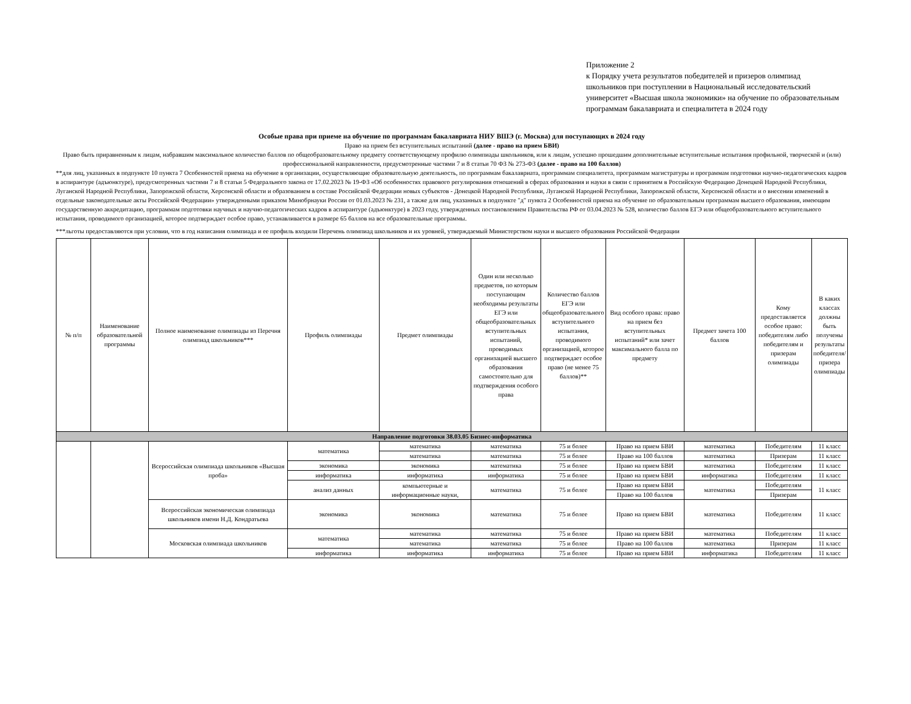Приложение 2
к Порядку учета результатов победителей и призеров олимпиад школьников при поступлении в Национальный исследовательский университет «Высшая школа экономики» на обучение по образовательным программам бакалавриата и специалитета в 2024 году
Особые права при приеме на обучение по программам бакалавриата НИУ ВШЭ (г. Москва) для поступающих в 2024 году
Право на прием без вступительных испытаний (далее - право на прием БВИ)
Право быть приравненным к лицам, набравшим максимальное количество баллов по общеобразовательному предмету соответствующему профилю олимпиады школьников, или к лицам, успешно прошедшим дополнительные вступительные испытания профильной, творческой и (или) профессиональной направленности, предусмотренные частями 7 и 8 статьи 70 ФЗ № 273-ФЗ (далее - право на 100 баллов)
**для лиц, указанных в подпункте 10 пункта 7 Особенностей приема на обучение в организации, осуществляющие образовательную деятельность, по программам бакалавриата, программам специалитета, программам магистратуры и программам подготовки научно-педагогических кадров в аспирантуре (адъюнктуре), предусмотренных частями 7 и 8 статьи 5 Федерального закона от 17.02.2023 № 19-ФЗ «Об особенностях правового регулирования отношений в сферах образования и науки в связи с принятием в Российскую Федерацию Донецкой Народной Республики, Луганской Народной Республики, Запорожской области, Херсонской области и образованием в составе Российской Федерации новых субъектов - Донецкой Народной Республики, Луганской Народной Республики, Запорожской области, Херсонской области и о внесении изменений в отдельные законодательные акты Российской Федерации» утвержденными приказом Минобрнауки России от 01.03.2023 № 231, а также для лиц, указанных в подпункте "д" пункта 2 Особенностей приема на обучение по образовательным программам высшего образования, имеющим государственную аккредитацию, программам подготовки научных и научно-педагогических кадров в аспирантуре (адъюнктуре) в 2023 году, утвержденных постановлением Правительства РФ от 03.04.2023 № 528, количество баллов ЕГЭ или общеобразовательного вступительного испытания, проводимого организацией, которое подтверждает особое право, устанавливается в размере 65 баллов на все образовательные программы.
***льготы предоставляются при условии, что в год написания олимпиада и ее профиль входили Перечень олимпиад школьников и их уровней, утверждаемый Министерством науки и высшего образования Российской Федерации
| № п/п | Наименование образовательной программы | Полное наименование олимпиады из Перечня олимпиад школьников*** | Профиль олимпиады | Предмет олимпиады | Один или несколько предметов, по которым поступающим необходимы результаты ЕГЭ или общеобразовательных вступительных испытаний, проводимых организацией высшего образования самостоятельно для подтверждения особого права | Количество баллов ЕГЭ или общеобразовательного вступительного испытания, проводимого организацией, которое подтверждает особое право (не менее 75 баллов)** | Вид особого права: право на прием без вступительных испытаний* или зачет максимального балла по предмету | Предмет зачета 100 баллов | Кому предоставляется особое право: победителям либо победителям и призерам олимпиады | В каких классах должны быть получены результаты победителя/призера олимпиады |
| --- | --- | --- | --- | --- | --- | --- | --- | --- | --- | --- |
| Направление подготовки 38.03.05 Бизнес-информатика | | | | | | | | | | |
| | | Всероссийская олимпиада школьников «Высшая проба» | математика | математика | математика | 75 и более | Право на прием БВИ | математика | Победителям | 11 класс |
| | | | | математика | математика | 75 и более | Право на 100 баллов | математика | Призерам | 11 класс |
| | | | экономика | экономика | математика | 75 и более | Право на прием БВИ | математика | Победителям | 11 класс |
| | | | информатика | информатика | информатика | 75 и более | Право на прием БВИ | информатика | Победителям | 11 класс |
| | | | анализ данных | компьютерные и информационные науки, | математика | 75 и более | Право на прием БВИ | математика | Победителям | 11 класс |
| | | | | | | | Право на 100 баллов | | Призерам | |
| | | Всероссийская экономическая олимпиада школьников имени Н.Д. Кондратьева | экономика | экономика | математика | 75 и более | Право на прием БВИ | математика | Победителям | 11 класс |
| | | Московская олимпиада школьников | математика | математика | математика | 75 и более | Право на прием БВИ | математика | Победителям | 11 класс |
| | | | | математика | математика | 75 и более | Право на 100 баллов | математика | Призерам | 11 класс |
| | | | информатика | информатика | информатика | 75 и более | Право на прием БВИ | информатика | Победителям | 11 класс |